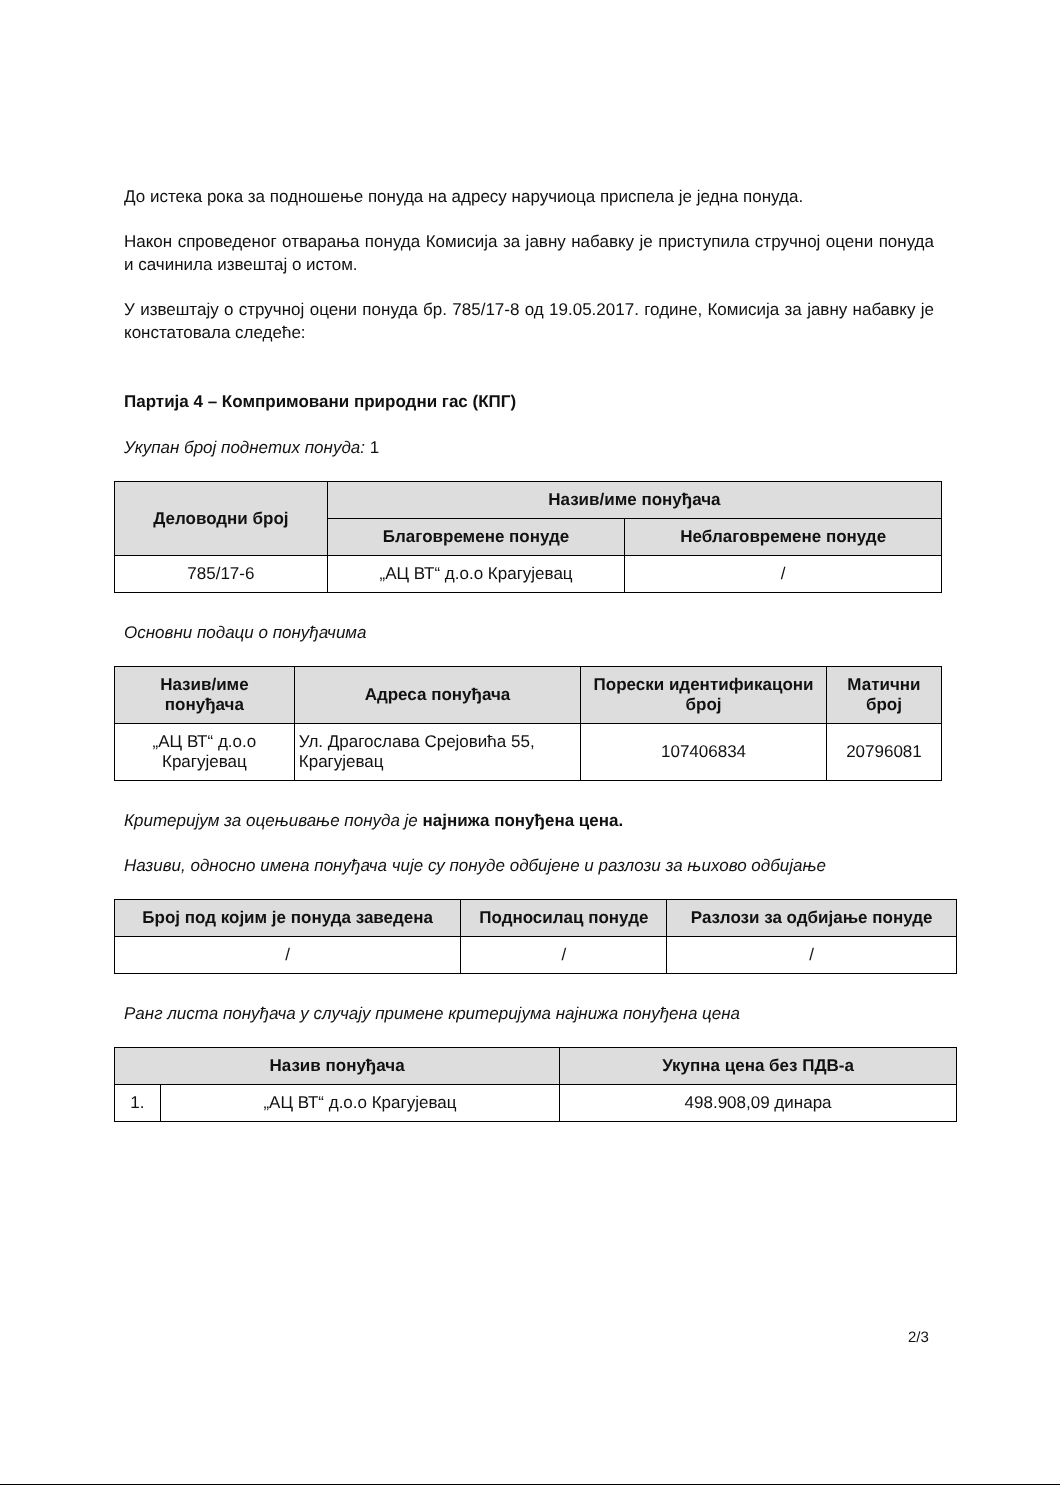До истека рока за подношење понуда на адресу наручиоца приспела је једна понуда.
Након спроведеног отварања понуда Комисија за јавну набавку је приступила стручној оцени понуда и сачинила извештај о истом.
У извештају о стручној оцени понуда бр. 785/17-8 од 19.05.2017. године, Комисија за јавну набавку је констатовала следеће:
Партија 4 – Компримовани природни гас (КПГ)
Укупан број поднетих понуда: 1
| Деловодни број | Назив/име понуђача | |
| --- | --- | --- |
| | Благовремене понуде | Неблаговремене понуде |
| 785/17-6 | „АЦ ВТ“ д.о.о Крагујевац | / |
Основни подаци о понуђачима
| Назив/име понуђача | Адреса понуђача | Порески идентификацони број | Матични број |
| --- | --- | --- | --- |
| „АЦ ВТ“ д.о.о Крагујевац | Ул. Драгослава Срејовића 55, Крагујевац | 107406834 | 20796081 |
Критеријум за оцењивање понуда је најнижа понуђена цена.
Називи, односно имена понуђача чије су понуде одбијене и разлози за њихово одбијање
| Број под којим је понуда заведена | Подносилац понуде | Разлози за одбијање понуде |
| --- | --- | --- |
| / | / | / |
Ранг листа понуђача у случају примене критеријума најнижа понуђена цена
| Назив понуђача | | Укупна цена без ПДВ-а |
| --- | --- | --- |
| 1. | „АЦ ВТ“ д.о.о Крагујевац | 498.908,09 динара |
2/3